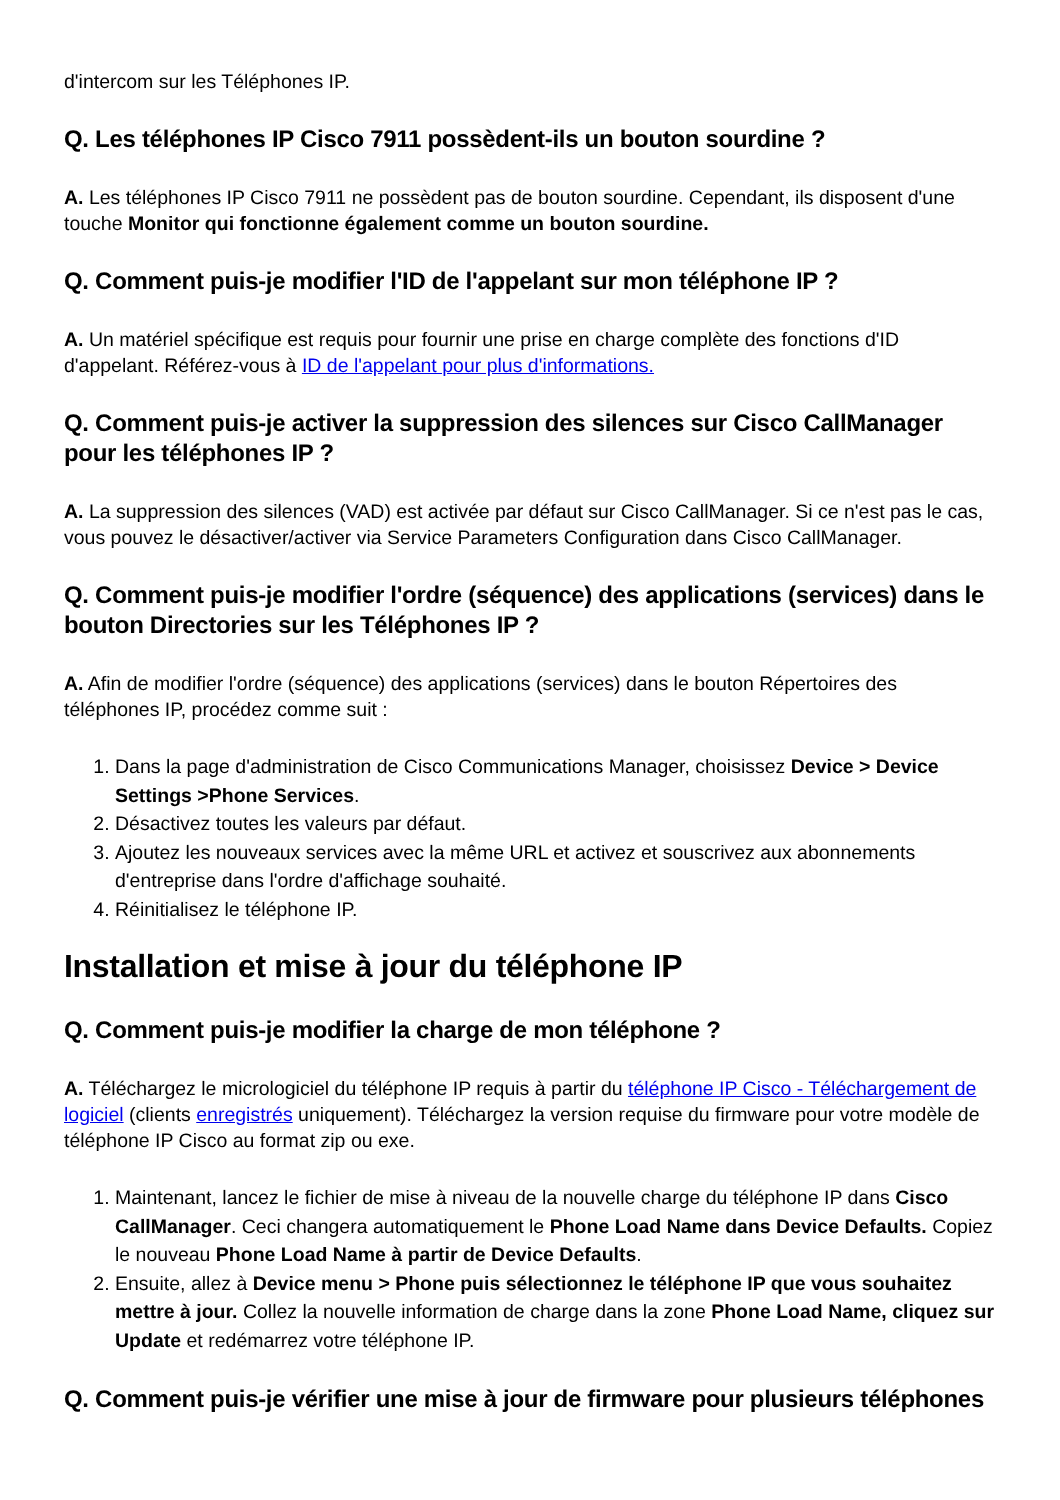d'intercom sur les Téléphones IP.
Q. Les téléphones IP Cisco 7911 possèdent-ils un bouton sourdine ?
A. Les téléphones IP Cisco 7911 ne possèdent pas de bouton sourdine. Cependant, ils disposent d'une touche Monitor qui fonctionne également comme un bouton sourdine.
Q. Comment puis-je modifier l'ID de l'appelant sur mon téléphone IP ?
A. Un matériel spécifique est requis pour fournir une prise en charge complète des fonctions d'ID d'appelant. Référez-vous à ID de l'appelant pour plus d'informations.
Q. Comment puis-je activer la suppression des silences sur Cisco CallManager pour les téléphones IP ?
A. La suppression des silences (VAD) est activée par défaut sur Cisco CallManager. Si ce n'est pas le cas, vous pouvez le désactiver/activer via Service Parameters Configuration dans Cisco CallManager.
Q. Comment puis-je modifier l'ordre (séquence) des applications (services) dans le bouton Directories sur les Téléphones IP ?
A. Afin de modifier l'ordre (séquence) des applications (services) dans le bouton Répertoires des téléphones IP, procédez comme suit :
1. Dans la page d'administration de Cisco Communications Manager, choisissez Device > Device Settings >Phone Services.
2. Désactivez toutes les valeurs par défaut.
3. Ajoutez les nouveaux services avec la même URL et activez et souscrivez aux abonnements d'entreprise dans l'ordre d'affichage souhaité.
4. Réinitialisez le téléphone IP.
Installation et mise à jour du téléphone IP
Q. Comment puis-je modifier la charge de mon téléphone ?
A. Téléchargez le micrologiciel du téléphone IP requis à partir du téléphone IP Cisco - Téléchargement de logiciel (clients enregistrés uniquement). Téléchargez la version requise du firmware pour votre modèle de téléphone IP Cisco au format zip ou exe.
1. Maintenant, lancez le fichier de mise à niveau de la nouvelle charge du téléphone IP dans Cisco CallManager. Ceci changera automatiquement le Phone Load Name dans Device Defaults. Copiez le nouveau Phone Load Name à partir de Device Defaults.
2. Ensuite, allez à Device menu > Phone puis sélectionnez le téléphone IP que vous souhaitez mettre à jour. Collez la nouvelle information de charge dans la zone Phone Load Name, cliquez sur Update et redémarrez votre téléphone IP.
Q. Comment puis-je vérifier une mise à jour de firmware pour plusieurs téléphones